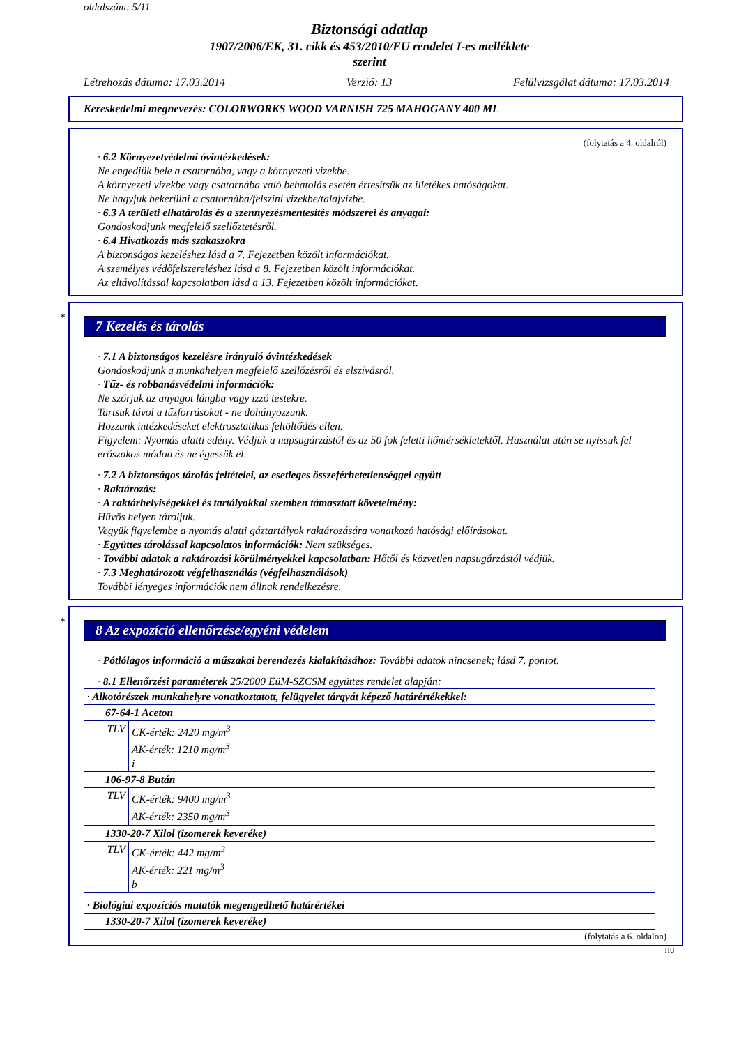oldalszám: 5/11
Biztonsági adatlap
1907/2006/EK, 31. cikk és 453/2010/EU rendelet I-es melléklete
szerint
Létrehozás dátuma: 17.03.2014 Verzió: 13 Felülvizsgálat dátuma: 17.03.2014
Kereskedelmi megnevezés: COLORWORKS WOOD VARNISH 725 MAHOGANY 400 ML
(folytatás a 4. oldalról)
· 6.2 Környezetvédelmi óvintézkedések:
Ne engedjük bele a csatornába, vagy a környezeti vizekbe.
A környezeti vizekbe vagy csatornába való behatolás esetén értesítsük az illetékes hatóságokat.
Ne hagyjuk bekerülni a csatornába/felszíni vizekbe/talajvízbe.
· 6.3 A területi elhatárolás és a szennyezésmentesítés módszerei és anyagai:
Gondoskodjunk megfelelő szellőztetésről.
· 6.4 Hivatkozás más szakaszokra
A biztonságos kezeléshez lásd a 7. Fejezetben közölt információkat.
A személyes védőfelszereléshez lásd a 8. Fejezetben közölt információkat.
Az eltávolítással kapcsolatban lásd a 13. Fejezetben közölt információkat.
*
7 Kezelés és tárolás
· 7.1 A biztonságos kezelésre irányuló óvintézkedések
Gondoskodjunk a munkahelyen megfelelő szellőzésről és elszívásról.
· Tűz- és robbanásvédelmi információk:
Ne szórjuk az anyagot lángba vagy izzó testekre.
Tartsuk távol a tűzforrásokat - ne dohányozzunk.
Hozzunk intézkedéseket elektrosztatikus feltöltődés ellen.
Figyelem: Nyomás alatti edény. Védjük a napsugárzástól és az 50 fok feletti hőmérsékletektől. Használat után se nyissuk fel erőszakos módon és ne égessük el.
· 7.2 A biztonságos tárolás feltételei, az esetleges összeférhetetlenséggel együtt
· Raktározás:
· A raktárhelyiségekkel és tartályokkal szemben támasztott követelmény:
Hűvös helyen tároljuk.
Vegyük figyelembe a nyomás alatti gáztartályok raktározására vonatkozó hatósági előírásokat.
· Együttes tárolással kapcsolatos információk: Nem szükséges.
· További adatok a raktározási körülményekkel kapcsolatban: Hőtől és közvetlen napsugárzástól védjük.
· 7.3 Meghatározott végfelhasználás (végfelhasználások)
További lényeges információk nem állnak rendelkezésre.
*
8 Az expozíció ellenőrzése/egyéni védelem
· Pótlólagos információ a műszakai berendezés kialakításához: További adatok nincsenek; lásd 7. pontot.
· 8.1 Ellenőrzési paraméterek 25/2000 EüM-SZCSM együttes rendelet alapján:
| · Alkotórészek munkahelyre vonatkoztatott, felügyelet tárgyát képező határértékekkel: | |
| 67-64-1 Aceton | |
| TLV | CK-érték: 2420 mg/m<sup>3</sup> AK-érték: 1210 mg/m<sup>3</sup> i |
| 106-97-8 Bután | |
| TLV | CK-érték: 9400 mg/m<sup>3</sup> AK-érték: 2350 mg/m<sup>3</sup> |
| 1330-20-7 Xilol (izomerek keveréke) | |
| TLV | CK-érték: 442 mg/m<sup>3</sup> AK-érték: 221 mg/m<sup>3</sup> b |
| · Biológiai expozíciós mutatók megengedhető határértékei |
| 1330-20-7 Xilol (izomerek keveréke) |
(folytatás a 6. oldalon)
HU